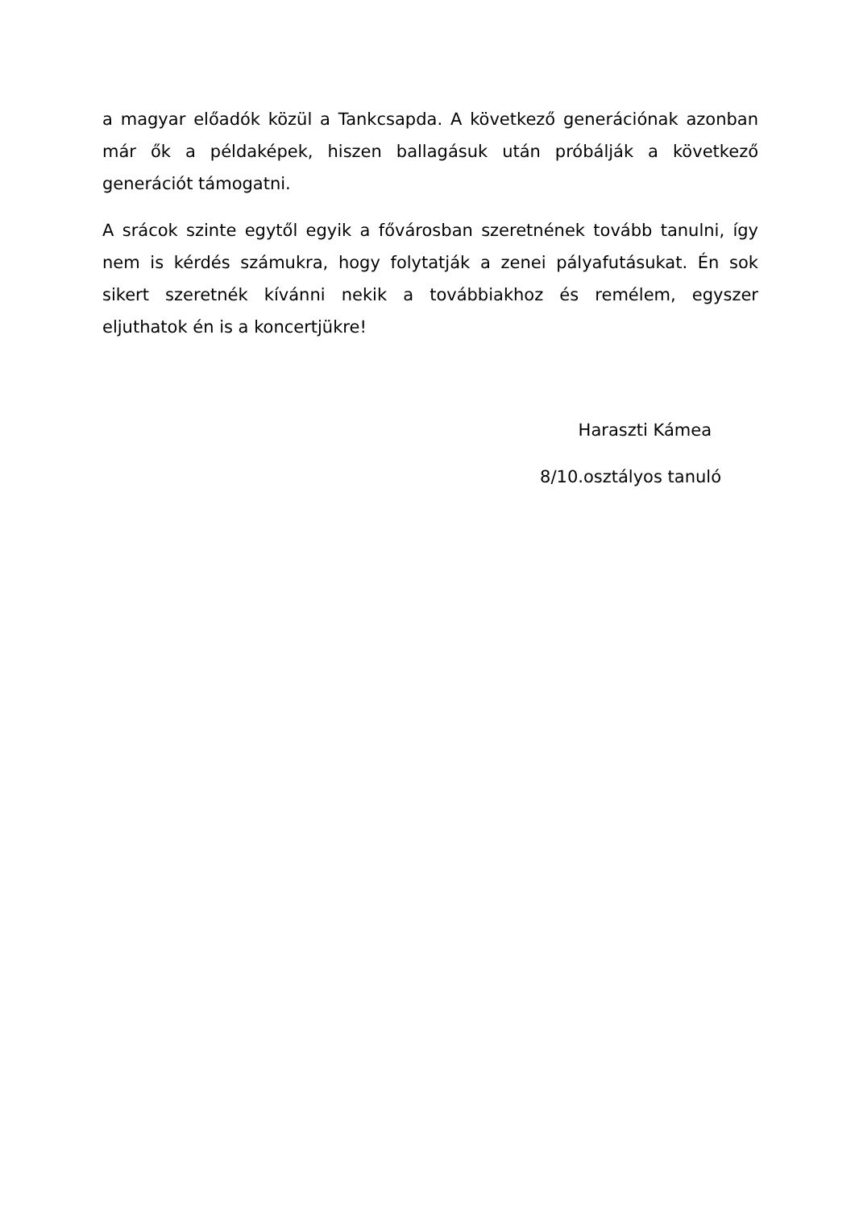a magyar előadók közül a Tankcsapda. A következő generációnak azonban már ők a példaképek, hiszen ballagásuk után próbálják a következő generációt támogatni.
A srácok szinte egytől egyik a fővárosban szeretnének tovább tanulni, így nem is kérdés számukra, hogy folytatják a zenei pályafutásukat. Én sok sikert szeretnék kívánni nekik a továbbiakhoz és remélem, egyszer eljuthatok én is a koncertjükre!
Haraszti Kámea
8/10.osztályos tanuló